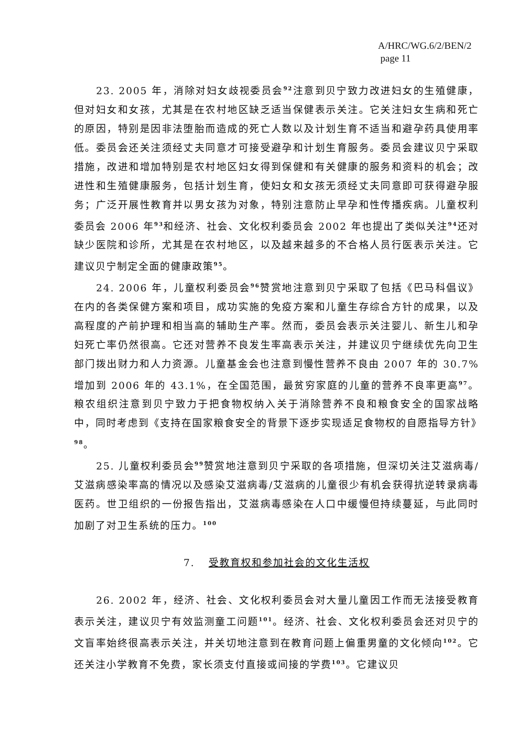A/HRC/WG.6/2/BEN/2
page 11
23. 2005 年，消除对妇女歧视委员会<sup>92</sup>注意到贝宁致力改进妇女的生殖健康，但对妇女和女孩，尤其是在农村地区缺乏适当保健表示关注。它关注妇女生病和死亡的原因，特别是因非法堕胎而造成的死亡人数以及计划生育不适当和避孕药具使用率低。委员会还关注须经丈夫同意才可接受避孕和计划生育服务。委员会建议贝宁采取措施，改进和增加特别是农村地区妇女得到保健和有关健康的服务和资料的机会；改进性和生殖健康服务，包括计划生育，使妇女和女孩无须经丈夫同意即可获得避孕服务；广泛开展性教育并以男女孩为对象，特别注意防止早孕和性传播疾病。儿童权利委员会 2006 年<sup>93</sup>和经济、社会、文化权利委员会 2002 年也提出了类似关注<sup>94</sup>还对缺少医院和诊所，尤其是在农村地区，以及越来越多的不合格人员行医表示关注。它建议贝宁制定全面的健康政策<sup>95</sup>。
24. 2006 年，儿童权利委员会<sup>96</sup>赞赏地注意到贝宁采取了包括《巴马科倡议》在内的各类保健方案和项目，成功实施的免疫方案和儿童生存综合方针的成果，以及高程度的产前护理和相当高的辅助生产率。然而，委员会表示关注婴儿、新生儿和孕妇死亡率仍然很高。它还对营养不良发生率高表示关注，并建议贝宁继续优先向卫生部门拨出财力和人力资源。儿童基金会也注意到慢性营养不良由 2007 年的 30.7%增加到 2006 年的 43.1%，在全国范围，最贫穷家庭的儿童的营养不良率更高<sup>97</sup>。粮农组织注意到贝宁致力于把食物权纳入关于消除营养不良和粮食安全的国家战略中，同时考虑到《支持在国家粮食安全的背景下逐步实现适足食物权的自愿指导方针》<sup>98</sup>。
25. 儿童权利委员会<sup>99</sup>赞赏地注意到贝宁采取的各项措施，但深切关注艾滋病毒/艾滋病感染率高的情况以及感染艾滋病毒/艾滋病的儿童很少有机会获得抗逆转录病毒医药。世卫组织的一份报告指出，艾滋病毒感染在人口中缓慢但持续蔓延，与此同时加剧了对卫生系统的压力。<sup>100</sup>
7. 受教育权和参加社会的文化生活权
26. 2002 年，经济、社会、文化权利委员会对大量儿童因工作而无法接受教育表示关注，建议贝宁有效监测童工问题<sup>101</sup>。经济、社会、文化权利委员会还对贝宁的文盲率始终很高表示关注，并关切地注意到在教育问题上偏重男童的文化倾向<sup>102</sup>。它还关注小学教育不免费，家长须支付直接或间接的学费<sup>103</sup>。它建议贝